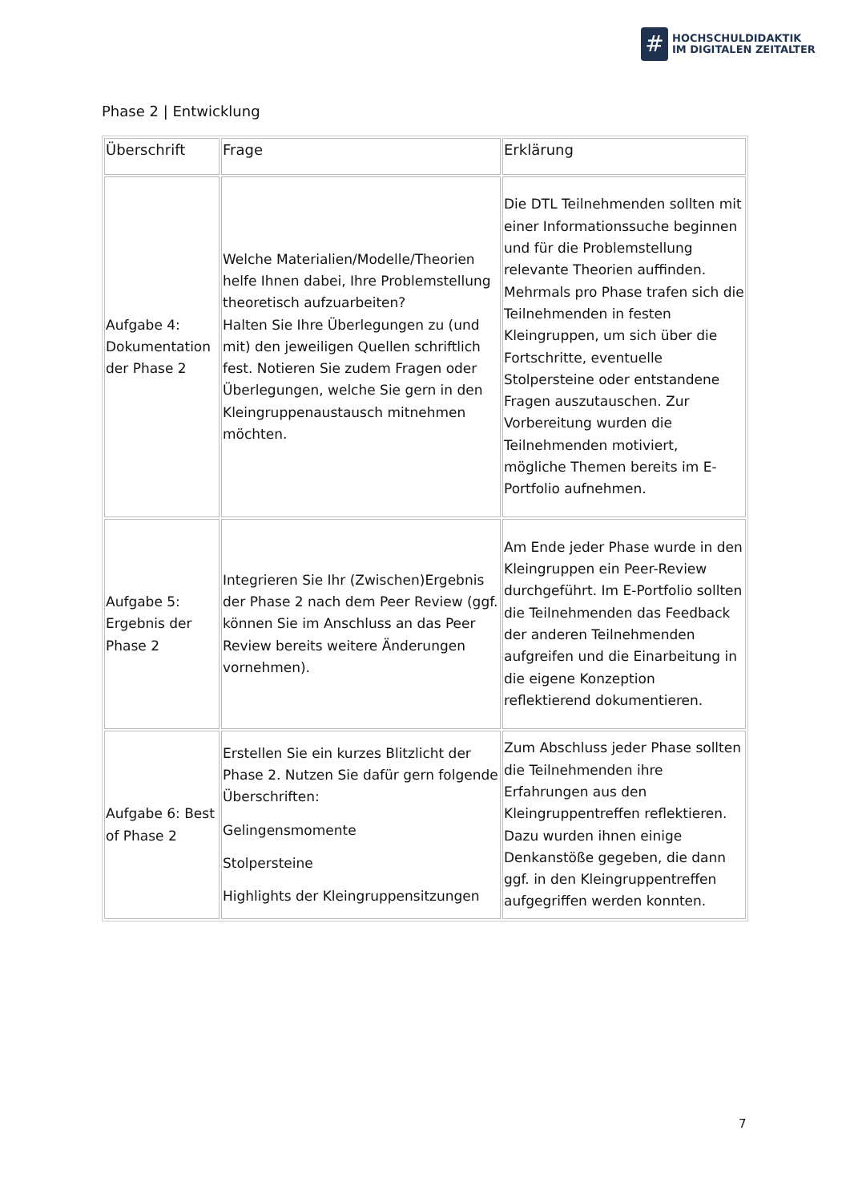#
HOCHSCHULDIDAKTIK
IM DIGITALEN ZEITALTER
Phase 2 | Entwicklung
| Überschrift | Frage | Erklärung |
| --- | --- | --- |
| Aufgabe 4: Dokumentation der Phase 2 | Welche Materialien/Modelle/Theorien helfe Ihnen dabei, Ihre Problemstellung theoretisch aufzuarbeiten? Halten Sie Ihre Überlegungen zu (und mit) den jeweiligen Quellen schriftlich fest. Notieren Sie zudem Fragen oder Überlegungen, welche Sie gern in den Kleingruppenaustausch mitnehmen möchten. | Die DTL Teilnehmenden sollten mit einer Informationssuche beginnen und für die Problemstellung relevante Theorien auffinden. Mehrmals pro Phase trafen sich die Teilnehmenden in festen Kleingruppen, um sich über die Fortschritte, eventuelle Stolpersteine oder entstandene Fragen auszutauschen. Zur Vorbereitung wurden die Teilnehmenden motiviert, mögliche Themen bereits im E-Portfolio aufnehmen. |
| Aufgabe 5: Ergebnis der Phase 2 | Integrieren Sie Ihr (Zwischen)Ergebnis der Phase 2 nach dem Peer Review (ggf. können Sie im Anschluss an das Peer Review bereits weitere Änderungen vornehmen). | Am Ende jeder Phase wurde in den Kleingruppen ein Peer-Review durchgeführt. Im E-Portfolio sollten die Teilnehmenden das Feedback der anderen Teilnehmenden aufgreifen und die Einarbeitung in die eigene Konzeption reflektierend dokumentieren. |
| Aufgabe 6: Best of Phase 2 | Erstellen Sie ein kurzes Blitzlicht der Phase 2. Nutzen Sie dafür gern folgende Überschriften: Gelingensmomente Stolpersteine Highlights der Kleingruppensitzungen | Zum Abschluss jeder Phase sollten die Teilnehmenden ihre Erfahrungen aus den Kleingruppentreffen reflektieren. Dazu wurden ihnen einige Denkanstöße gegeben, die dann ggf. in den Kleingruppentreffen aufgegriffen werden konnten. |
7